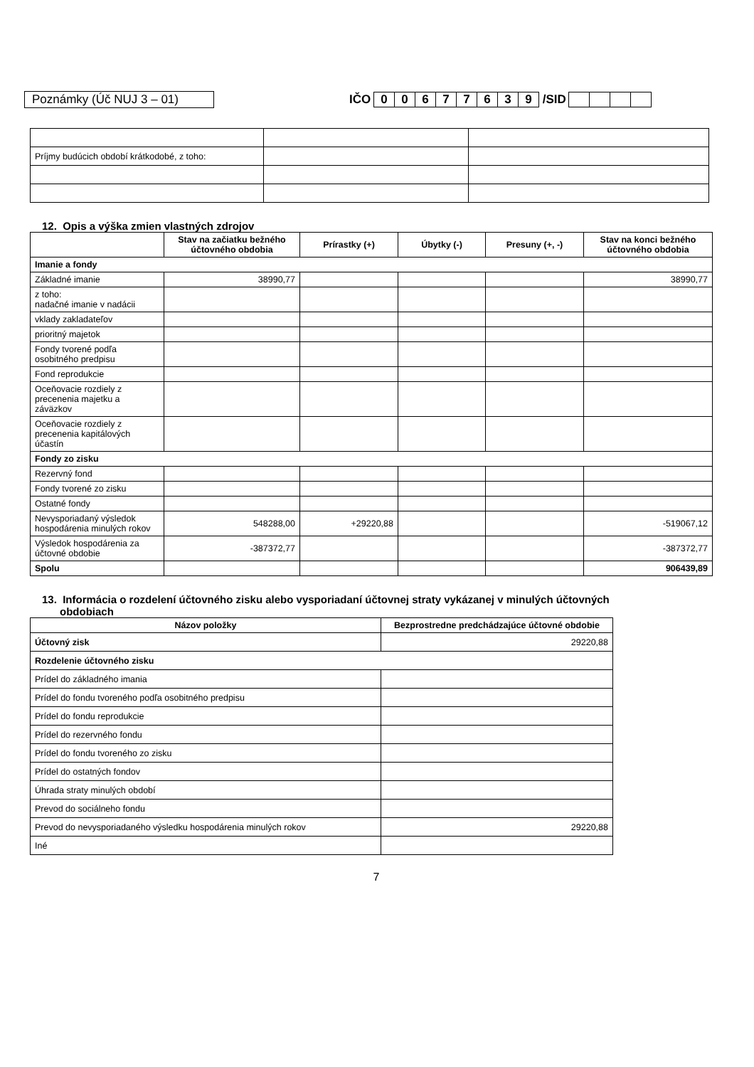Poznámky (Úč NUJ 3 – 01) IČO 00677639 /SID
| Príjmy budúcich období krátkodobé, z toho: | | |
12. Opis a výška zmien vlastných zdrojov
| | Stav na začiatku bežného účtovného obdobia | Prírastky (+) | Úbytky (-) | Presuny (+, -) | Stav na konci bežného účtovného obdobia |
| --- | --- | --- | --- | --- | --- |
| Imanie a fondy | | | | | |
| Základné imanie | 38990,77 | | | | 38990,77 |
| z toho: nadačné imanie v nadácii | | | | | |
| vklady zakladateľov | | | | | |
| prioritný majetok | | | | | |
| Fondy tvorené podľa osobitného predpisu | | | | | |
| Fond reprodukcie | | | | | |
| Oceňovacie rozdiely z precenenia majetku a záväzkov | | | | | |
| Oceňovacie rozdiely z precenenia kapitálových účastín | | | | | |
| Fondy zo zisku | | | | | |
| Rezervný fond | | | | | |
| Fondy tvorené zo zisku | | | | | |
| Ostatné fondy | | | | | |
| Nevysporiadaný výsledok hospodárenia minulých rokov | 548288,00 | +29220,88 | | | -519067,12 |
| Výsledok hospodárenia za účtovné obdobie | -387372,77 | | | | -387372,77 |
| Spolu | | | | | 906439,89 |
13. Informácia o rozdelení účtovného zisku alebo vysporiadaní účtovnej straty vykázanej v minulých účtovných
obdobiach
| Názov položky | Bezprostredne predchádzajúce účtovné obdobie |
| --- | --- |
| Účtovný zisk | 29220,88 |
| Rozdelenie účtovného zisku | |
| Prídel do základného imania | |
| Prídel do fondu tvoreného podľa osobitného predpisu | |
| Prídel do fondu reprodukcie | |
| Prídel do rezervného fondu | |
| Prídel do fondu tvoreného zo zisku | |
| Prídel do ostatných fondov | |
| Úhrada straty minulých období | |
| Prevod do sociálneho fondu | |
| Prevod do nevysporiadaného výsledku hospodárenia minulých rokov | 29220,88 |
| Iné | |
7